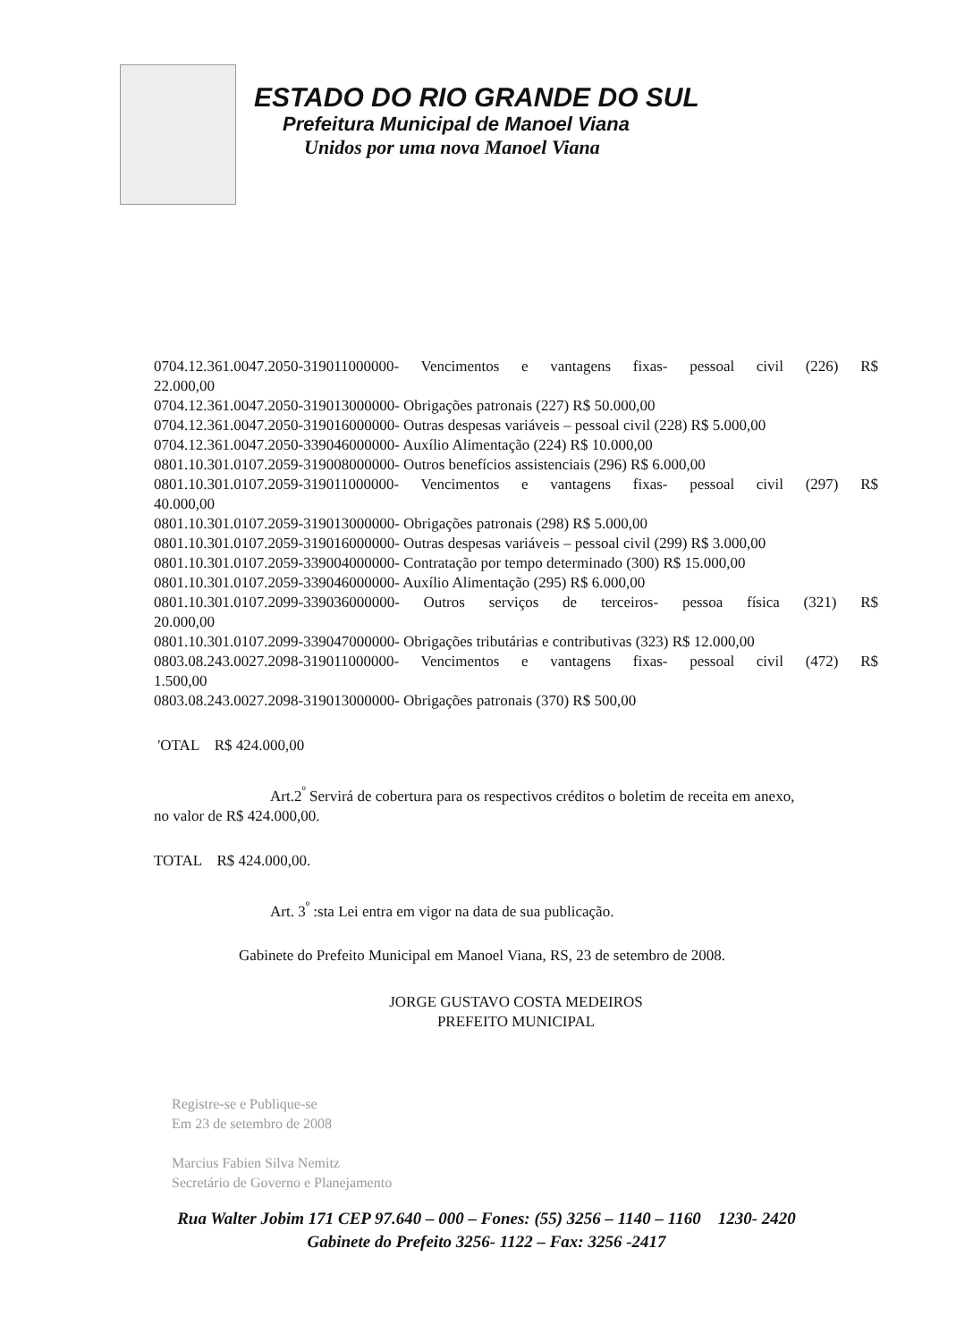ESTADO DO RIO GRANDE DO SUL
Prefeitura Municipal de Manoel Viana
Unidos por uma nova Manoel Viana
0704.12.361.0047.2050-319011000000- Vencimentos e vantagens fixas- pessoal civil (226) R$
22.000,00
0704.12.361.0047.2050-319013000000- Obrigações patronais (227) R$ 50.000,00
0704.12.361.0047.2050-319016000000- Outras despesas variáveis – pessoal civil (228) R$ 5.000,00
0704.12.361.0047.2050-339046000000- Auxílio Alimentação (224) R$ 10.000,00
0801.10.301.0107.2059-319008000000- Outros benefícios assistenciais (296) R$ 6.000,00
0801.10.301.0107.2059-319011000000- Vencimentos e vantagens fixas- pessoal civil (297) R$
40.000,00
0801.10.301.0107.2059-319013000000- Obrigações patronais (298) R$ 5.000,00
0801.10.301.0107.2059-319016000000- Outras despesas variáveis – pessoal civil (299) R$ 3.000,00
0801.10.301.0107.2059-339004000000- Contratação por tempo determinado (300) R$ 15.000,00
0801.10.301.0107.2059-339046000000- Auxílio Alimentação (295) R$ 6.000,00
0801.10.301.0107.2099-339036000000- Outros serviços de terceiros- pessoa física (321) R$
20.000,00
0801.10.301.0107.2099-339047000000- Obrigações tributárias e contributivas (323) R$ 12.000,00
0803.08.243.0027.2098-319011000000- Vencimentos e vantagens fixas- pessoal civil (472) R$
1.500,00
0803.08.243.0027.2098-319013000000- Obrigações patronais (370) R$ 500,00
'OTAL R$ 424.000,00
Art.2<sup>º</sup> Servirá de cobertura para os respectivos créditos o boletim de receita em anexo,
no valor de R$ 424.000,00.
TOTAL R$ 424.000,00.
Art. 3<sup>º</sup> :sta Lei entra em vigor na data de sua publicação.
Gabinete do Prefeito Municipal em Manoel Viana, RS, 23 de setembro de 2008.
JORGE GUSTAVO COSTA MEDEIROS
PREFEITO MUNICIPAL
Registre-se e Publique-se
Em 23 de setembro de 2008
Marcius Fabien Silva Nemitz
Secretário de Governo e Planejamento
Rua Walter Jobim 171 CEP 97.640 – 000 – Fones: (55) 3256 – 1140 – 1160 1230- 2420
Gabinete do Prefeito 3256- 1122 – Fax: 3256 -2417